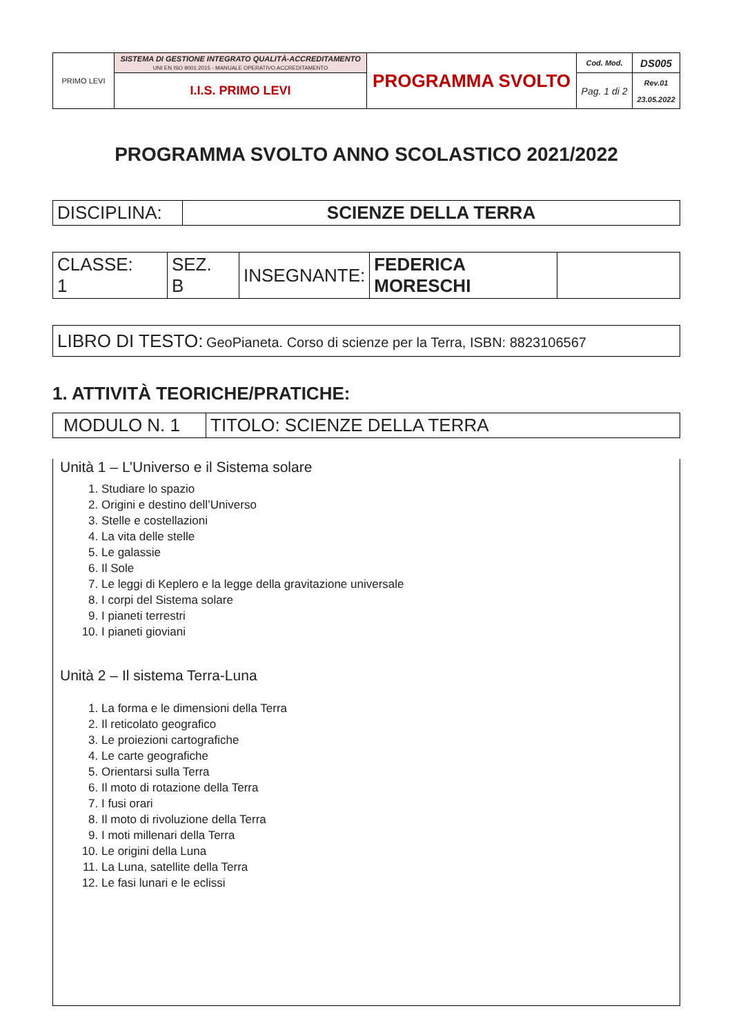| PRIMO LEVI | SISTEMA DI GESTIONE INTEGRATO QUALITÀ-ACCREDITAMENTO UNI EN ISO 9001:2015 - MANUALE OPERATIVO ACCREDITAMENTO | PROGRAMMA SVOLTO | Cod. Mod. | DS005 |
| | I.I.S. PRIMO LEVI | | Pag. 1 di 2 | Rev.01 23.05.2022 |
PROGRAMMA SVOLTO ANNO SCOLASTICO 2021/2022
| DISCIPLINA: | SCIENZE DELLA TERRA |
| CLASSE: 1 | SEZ. B | INSEGNANTE: | FEDERICA MORESCHI | |
| LIBRO DI TESTO: GeoPianeta. Corso di scienze per la Terra, ISBN: 8823106567 |
1. ATTIVITÀ TEORICHE/PRATICHE:
| MODULO N. 1 | TITOLO: SCIENZE DELLA TERRA |
Unità 1 – L’Universo e il Sistema solare
1. Studiare lo spazio
2. Origini e destino dell’Universo
3. Stelle e costellazioni
4. La vita delle stelle
5. Le galassie
6. Il Sole
7. Le leggi di Keplero e la legge della gravitazione universale
8. I corpi del Sistema solare
9. I pianeti terrestri
10. I pianeti gioviani
Unità 2 – Il sistema Terra-Luna
1. La forma e le dimensioni della Terra
2. Il reticolato geografico
3. Le proiezioni cartografiche
4. Le carte geografiche
5. Orientarsi sulla Terra
6. Il moto di rotazione della Terra
7. I fusi orari
8. Il moto di rivoluzione della Terra
9. I moti millenari della Terra
10. Le origini della Luna
11. La Luna, satellite della Terra
12. Le fasi lunari e le eclissi